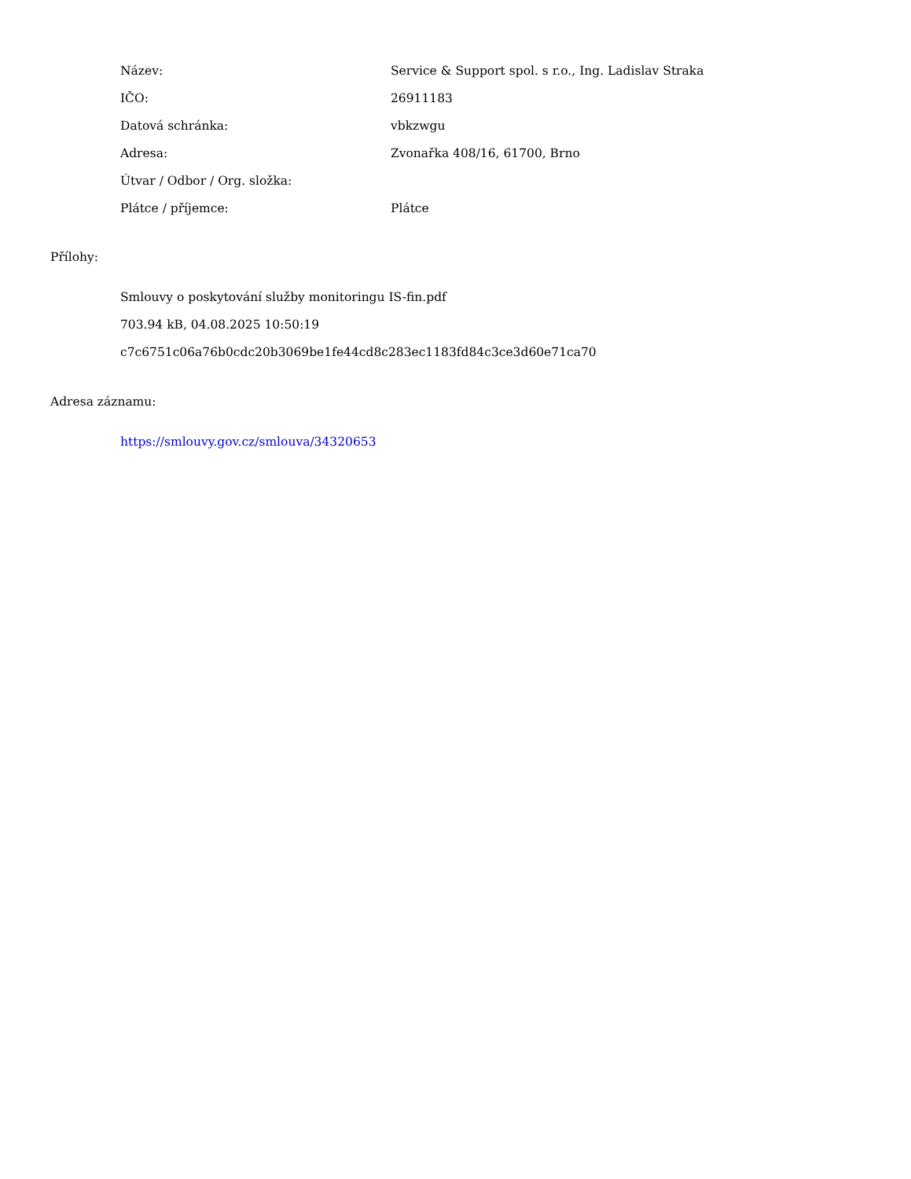| Název: | Service & Support spol. s r.o., Ing. Ladislav Straka |
| IČO: | 26911183 |
| Datová schránka: | vbkzwgu |
| Adresa: | Zvonařka 408/16, 61700, Brno |
| Útvar / Odbor / Org. složka: | |
| Plátce / příjemce: | Plátce |
Přílohy:
Smlouvy o poskytování služby monitoringu IS-fin.pdf
703.94 kB, 04.08.2025 10:50:19
c7c6751c06a76b0cdc20b3069be1fe44cd8c283ec1183fd84c3ce3d60e71ca70
Adresa záznamu:
https://smlouvy.gov.cz/smlouva/34320653